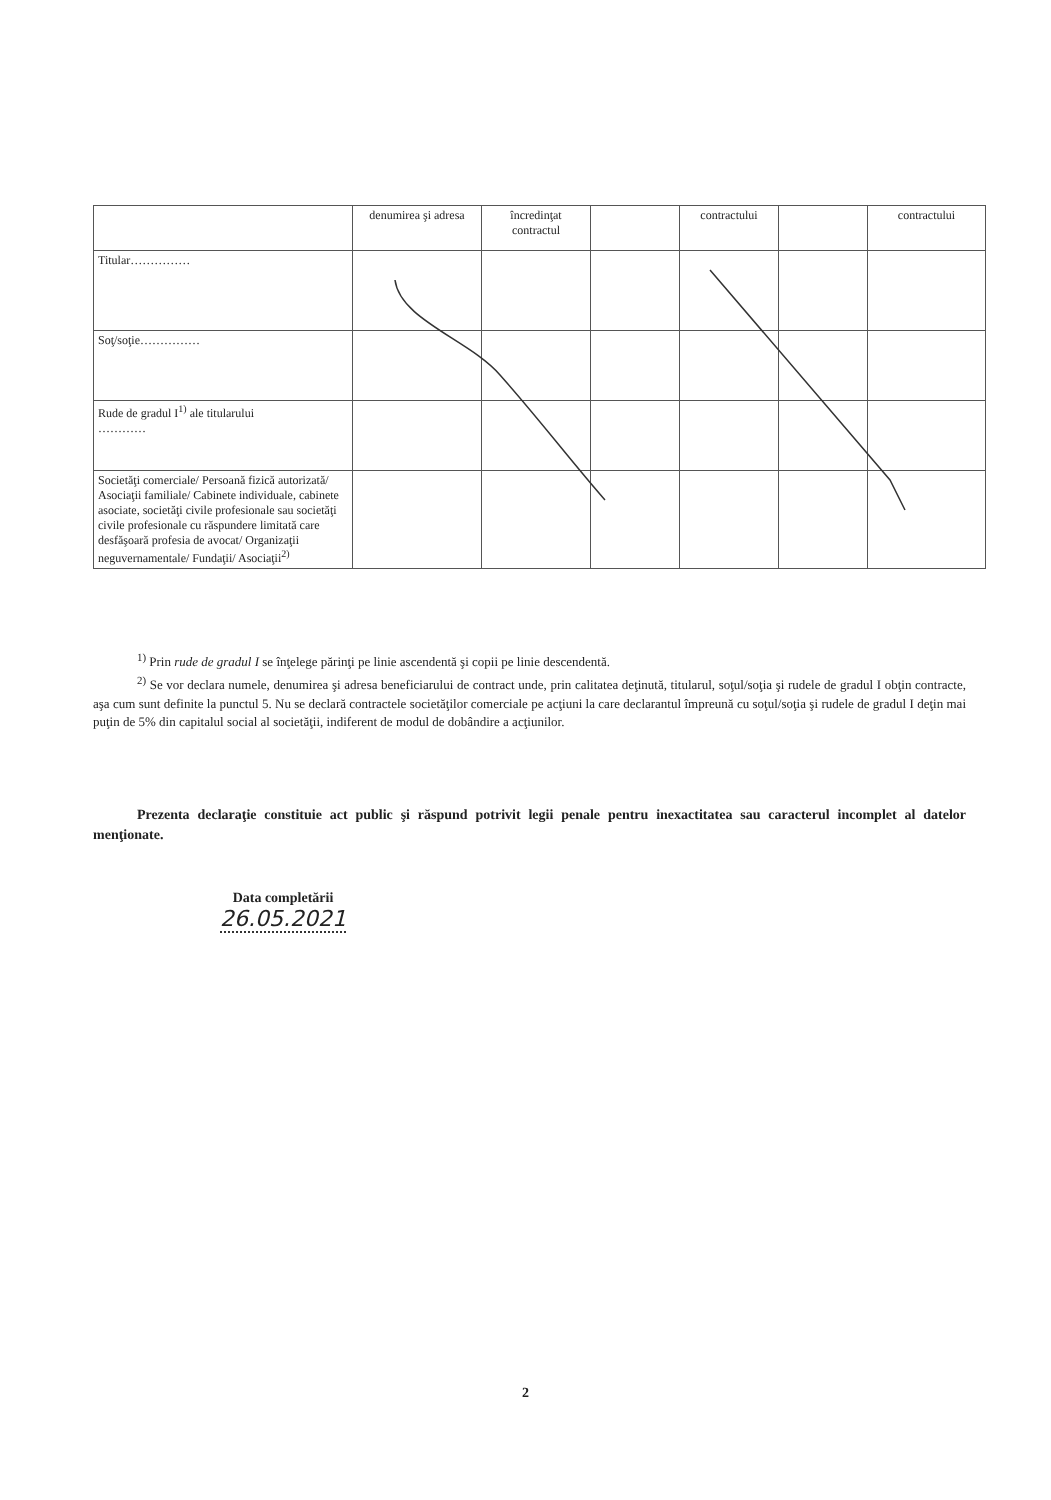| | denumirea şi adresa | încredinţat contractul | | contractului | | contractului |
| Titular…………… | | | | | | |
| Soţ/soţie…………… | | | | | | |
| Rude de gradul I<sup>1)</sup> ale titularului ………… | | | | | | |
| Societăţi comerciale/ Persoană fizică autorizată/ Asociaţii familiale/ Cabinete individuale, cabinete asociate, societăţi civile profesionale sau societăţi civile profesionale cu răspundere limitată care desfăşoară profesia de avocat/ Organizaţii neguvernamentale/ Fundaţii/ Asociaţii<sup>2)</sup> | | | | | | |
<sup>1)</sup> Prin rude de gradul I se înţelege părinţi pe linie ascendentă şi copii pe linie descendentă.
<sup>2)</sup> Se vor declara numele, denumirea şi adresa beneficiarului de contract unde, prin calitatea deţinută, titularul, soţul/soţia şi rudele de gradul I obţin contracte, aşa cum sunt definite la punctul 5. Nu se declară contractele societăţilor comerciale pe acţiuni la care declarantul împreună cu soţul/soţia şi rudele de gradul I deţin mai puţin de 5% din capitalul social al societăţii, indiferent de modul de dobândire a acţiunilor.
Prezenta declaraţie constituie act public şi răspund potrivit legii penale pentru inexactitatea sau caracterul incomplet al datelor menţionate.
Data completării
26.05.2021
2